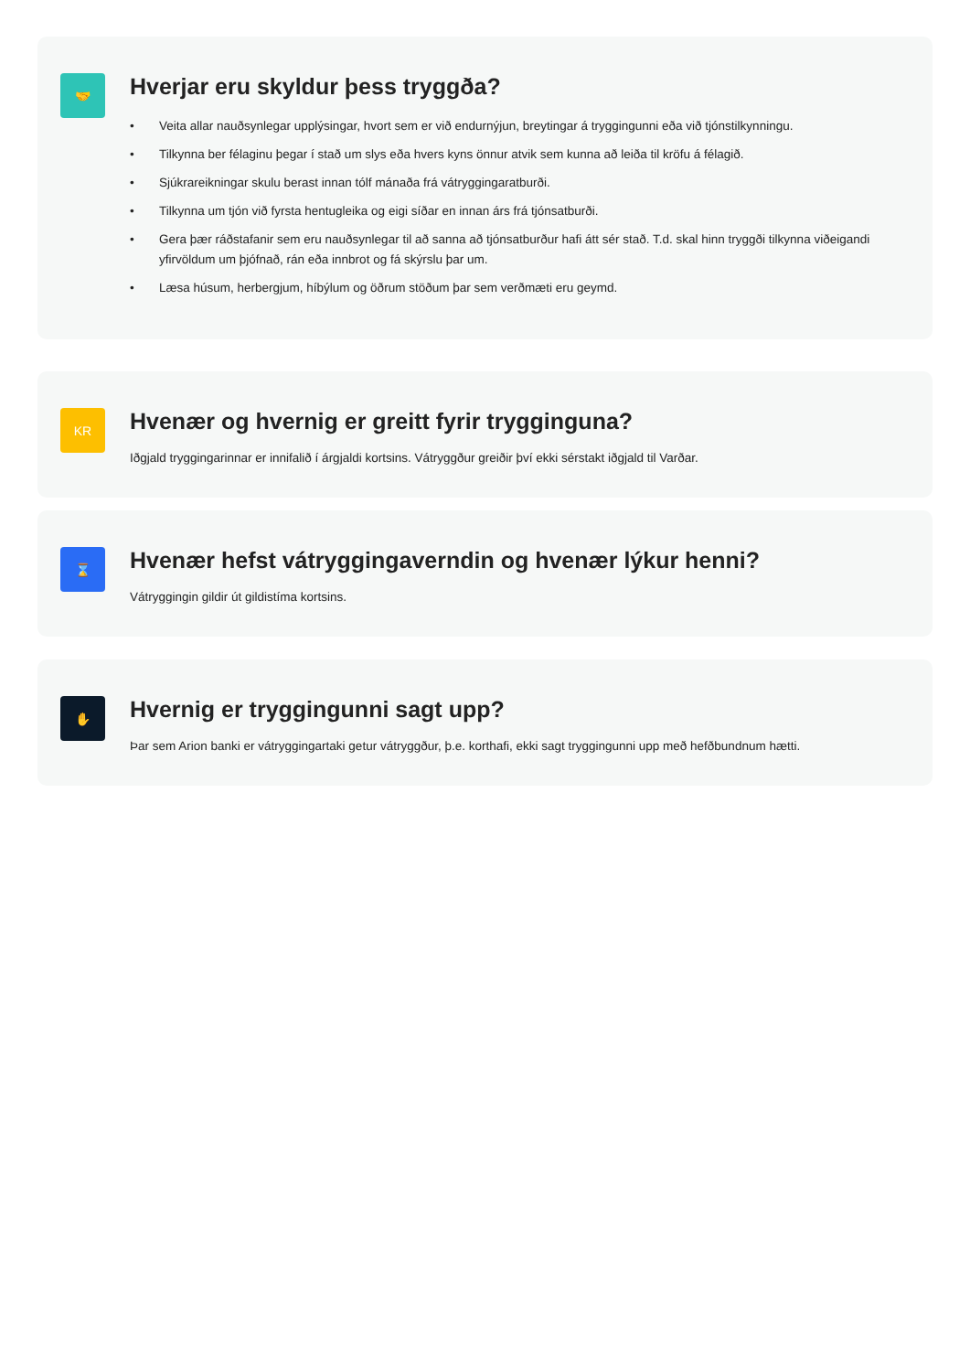🤝
Hverjar eru skyldur þess tryggða?
• Veita allar nauðsynlegar upplýsingar, hvort sem er við endurnýjun, breytingar á tryggingunni eða við tjónstilkynningu.
• Tilkynna ber félaginu þegar í stað um slys eða hvers kyns önnur atvik sem kunna að leiða til kröfu á félagið.
• Sjúkrareikningar skulu berast innan tólf mánaða frá vátryggingaratburði.
• Tilkynna um tjón við fyrsta hentugleika og eigi síðar en innan árs frá tjónsatburði.
• Gera þær ráðstafanir sem eru nauðsynlegar til að sanna að tjónsatburður hafi átt sér stað. T.d. skal hinn tryggði tilkynna viðeigandi yfirvöldum um þjófnað, rán eða innbrot og fá skýrslu þar um.
• Læsa húsum, herbergjum, híbýlum og öðrum stöðum þar sem verðmæti eru geymd.
KR
Hvenær og hvernig er greitt fyrir trygginguna?
Iðgjald tryggingarinnar er innifalið í árgjaldi kortsins. Vátryggður greiðir því ekki sérstakt iðgjald til Varðar.
⌛
Hvenær hefst vátryggingaverndin og hvenær lýkur henni?
Vátryggingin gildir út gildistíma kortsins.
✋
Hvernig er tryggingunni sagt upp?
Þar sem Arion banki er vátryggingartaki getur vátryggður, þ.e. korthafi, ekki sagt tryggingunni upp með hefðbundnum hætti.